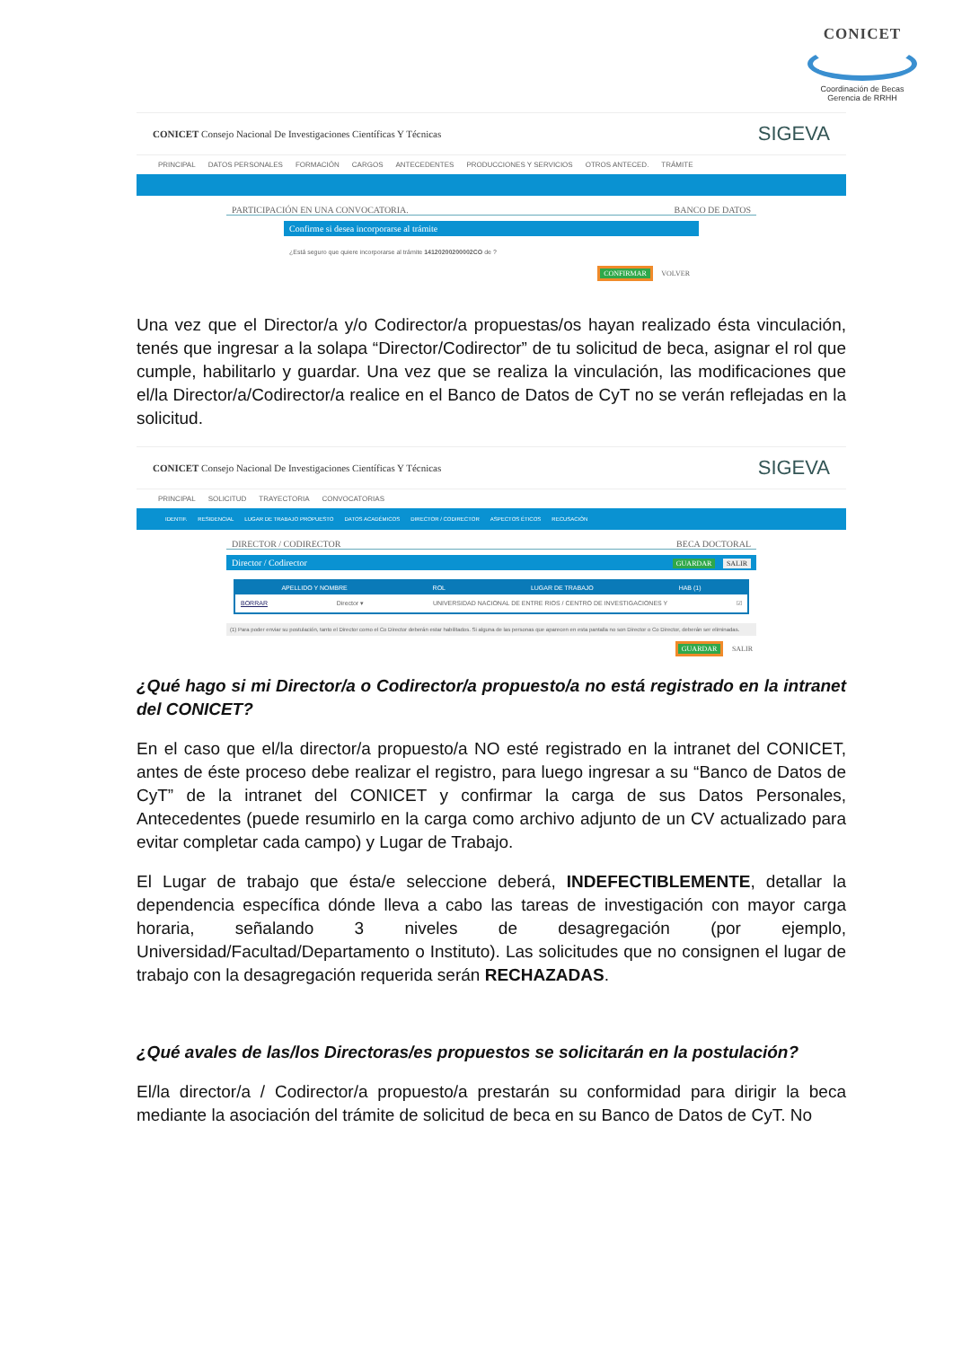CONICET
Coordinación de Becas
Gerencia de RRHH
CONICET Consejo Nacional De Investigaciones Científicas Y Técnicas
SIGEVA
PRINCIPAL DATOS PERSONALES FORMACIÓN CARGOS ANTECEDENTES PRODUCCIONES Y SERVICIOS OTROS ANTECED. TRÁMITE
PARTICIPACIÓN EN UNA CONVOCATORIA. BANCO DE DATOS
Confirme si desea incorporarse al trámite
¿Está seguro que quiere incorporarse al trámite 14120200200002CO de ?
CONFIRMAR VOLVER
Una vez que el Director/a y/o Codirector/a propuestas/os hayan realizado ésta vinculación, tenés que ingresar a la solapa “Director/Codirector” de tu solicitud de beca, asignar el rol que cumple, habilitarlo y guardar. Una vez que se realiza la vinculación, las modificaciones que el/la Director/a/Codirector/a realice en el Banco de Datos de CyT no se verán reflejadas en la solicitud.
CONICET Consejo Nacional De Investigaciones Científicas Y Técnicas
SIGEVA
PRINCIPAL SOLICITUD TRAYECTORIA CONVOCATORIAS
IDENTIF. RESIDENCIAL LUGAR DE TRABAJO PROPUESTO DATOS ACADÉMICOS DIRECTOR / CODIRECTOR ASPECTOS ÉTICOS RECUSACIÓN
DIRECTOR / CODIRECTOR BECA DOCTORAL
Director / Codirector GUARDAR SALIR
APELLIDO Y NOMBRE ROL LUGAR DE TRABAJO HAB (1)
BORRAR Director ▾ UNIVERSIDAD NACIONAL DE ENTRE RIOS / CENTRO DE INVESTIGACIONES Y ☑
(1) Para poder enviar su postulación, tanto el Director como el Co Director deberán estar habilitados. Si alguna de las personas que aparecen en esta pantalla no son Director o Co Director, deberán ser eliminadas.
GUARDAR SALIR
¿Qué hago si mi Director/a o Codirector/a propuesto/a no está registrado en la intranet del CONICET?
En el caso que el/la director/a propuesto/a NO esté registrado en la intranet del CONICET, antes de éste proceso debe realizar el registro, para luego ingresar a su “Banco de Datos de CyT” de la intranet del CONICET y confirmar la carga de sus Datos Personales, Antecedentes (puede resumirlo en la carga como archivo adjunto de un CV actualizado para evitar completar cada campo) y Lugar de Trabajo.
El Lugar de trabajo que ésta/e seleccione deberá, INDEFECTIBLEMENTE, detallar la dependencia específica dónde lleva a cabo las tareas de investigación con mayor carga horaria, señalando 3 niveles de desagregación (por ejemplo, Universidad/Facultad/Departamento o Instituto). Las solicitudes que no consignen el lugar de trabajo con la desagregación requerida serán RECHAZADAS.
¿Qué avales de las/los Directoras/es propuestos se solicitarán en la postulación?
El/la director/a / Codirector/a propuesto/a prestarán su conformidad para dirigir la beca mediante la asociación del trámite de solicitud de beca en su Banco de Datos de CyT. No